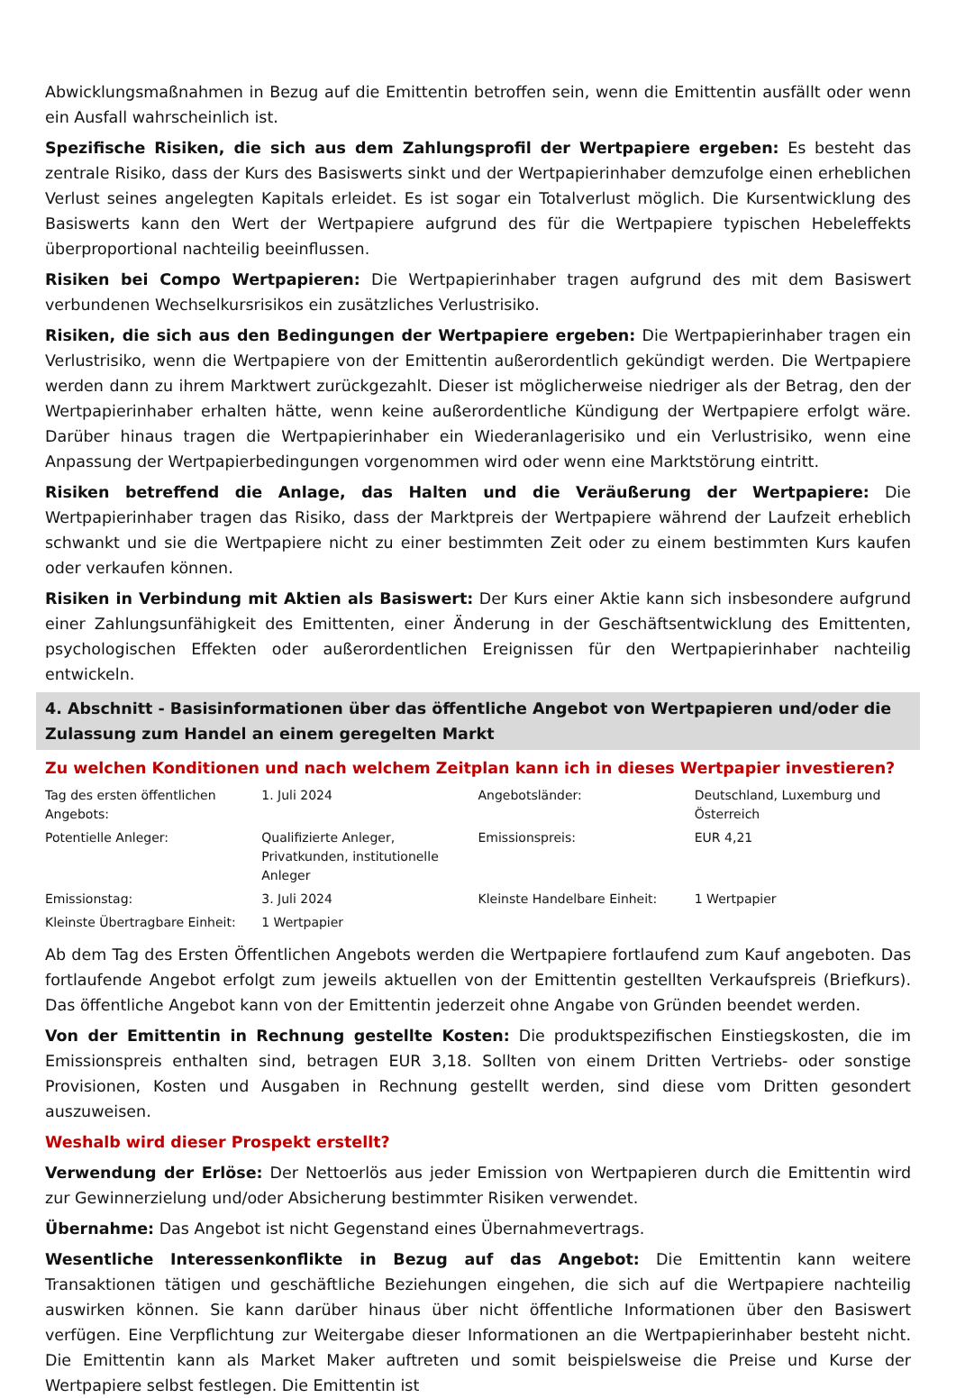Abwicklungsmaßnahmen in Bezug auf die Emittentin betroffen sein, wenn die Emittentin ausfällt oder wenn ein Ausfall wahrscheinlich ist.
Spezifische Risiken, die sich aus dem Zahlungsprofil der Wertpapiere ergeben: Es besteht das zentrale Risiko, dass der Kurs des Basiswerts sinkt und der Wertpapierinhaber demzufolge einen erheblichen Verlust seines angelegten Kapitals erleidet. Es ist sogar ein Totalverlust möglich. Die Kursentwicklung des Basiswerts kann den Wert der Wertpapiere aufgrund des für die Wertpapiere typischen Hebeleffekts überproportional nachteilig beeinflussen.
Risiken bei Compo Wertpapieren: Die Wertpapierinhaber tragen aufgrund des mit dem Basiswert verbundenen Wechselkursrisikos ein zusätzliches Verlustrisiko.
Risiken, die sich aus den Bedingungen der Wertpapiere ergeben: Die Wertpapierinhaber tragen ein Verlustrisiko, wenn die Wertpapiere von der Emittentin außerordentlich gekündigt werden. Die Wertpapiere werden dann zu ihrem Marktwert zurückgezahlt. Dieser ist möglicherweise niedriger als der Betrag, den der Wertpapierinhaber erhalten hätte, wenn keine außerordentliche Kündigung der Wertpapiere erfolgt wäre. Darüber hinaus tragen die Wertpapierinhaber ein Wiederanlagerisiko und ein Verlustrisiko, wenn eine Anpassung der Wertpapierbedingungen vorgenommen wird oder wenn eine Marktstörung eintritt.
Risiken betreffend die Anlage, das Halten und die Veräußerung der Wertpapiere: Die Wertpapierinhaber tragen das Risiko, dass der Marktpreis der Wertpapiere während der Laufzeit erheblich schwankt und sie die Wertpapiere nicht zu einer bestimmten Zeit oder zu einem bestimmten Kurs kaufen oder verkaufen können.
Risiken in Verbindung mit Aktien als Basiswert: Der Kurs einer Aktie kann sich insbesondere aufgrund einer Zahlungsunfähigkeit des Emittenten, einer Änderung in der Geschäftsentwicklung des Emittenten, psychologischen Effekten oder außerordentlichen Ereignissen für den Wertpapierinhaber nachteilig entwickeln.
4. Abschnitt - Basisinformationen über das öffentliche Angebot von Wertpapieren und/oder die Zulassung zum Handel an einem geregelten Markt
Zu welchen Konditionen und nach welchem Zeitplan kann ich in dieses Wertpapier investieren?
| Tag des ersten öffentlichen Angebots: | 1. Juli 2024 | Angebotsländer: | Deutschland, Luxemburg und Österreich |
| Potentielle Anleger: | Qualifizierte Anleger, Privatkunden, institutionelle Anleger | Emissionspreis: | EUR 4,21 |
| Emissionstag: | 3. Juli 2024 | Kleinste Handelbare Einheit: | 1 Wertpapier |
| Kleinste Übertragbare Einheit: | 1 Wertpapier | | |
Ab dem Tag des Ersten Öffentlichen Angebots werden die Wertpapiere fortlaufend zum Kauf angeboten. Das fortlaufende Angebot erfolgt zum jeweils aktuellen von der Emittentin gestellten Verkaufspreis (Briefkurs). Das öffentliche Angebot kann von der Emittentin jederzeit ohne Angabe von Gründen beendet werden.
Von der Emittentin in Rechnung gestellte Kosten: Die produktspezifischen Einstiegskosten, die im Emissionspreis enthalten sind, betragen EUR 3,18. Sollten von einem Dritten Vertriebs- oder sonstige Provisionen, Kosten und Ausgaben in Rechnung gestellt werden, sind diese vom Dritten gesondert auszuweisen.
Weshalb wird dieser Prospekt erstellt?
Verwendung der Erlöse: Der Nettoerlös aus jeder Emission von Wertpapieren durch die Emittentin wird zur Gewinnerzielung und/oder Absicherung bestimmter Risiken verwendet.
Übernahme: Das Angebot ist nicht Gegenstand eines Übernahmevertrags.
Wesentliche Interessenkonflikte in Bezug auf das Angebot: Die Emittentin kann weitere Transaktionen tätigen und geschäftliche Beziehungen eingehen, die sich auf die Wertpapiere nachteilig auswirken können. Sie kann darüber hinaus über nicht öffentliche Informationen über den Basiswert verfügen. Eine Verpflichtung zur Weitergabe dieser Informationen an die Wertpapierinhaber besteht nicht. Die Emittentin kann als Market Maker auftreten und somit beispielsweise die Preise und Kurse der Wertpapiere selbst festlegen. Die Emittentin ist